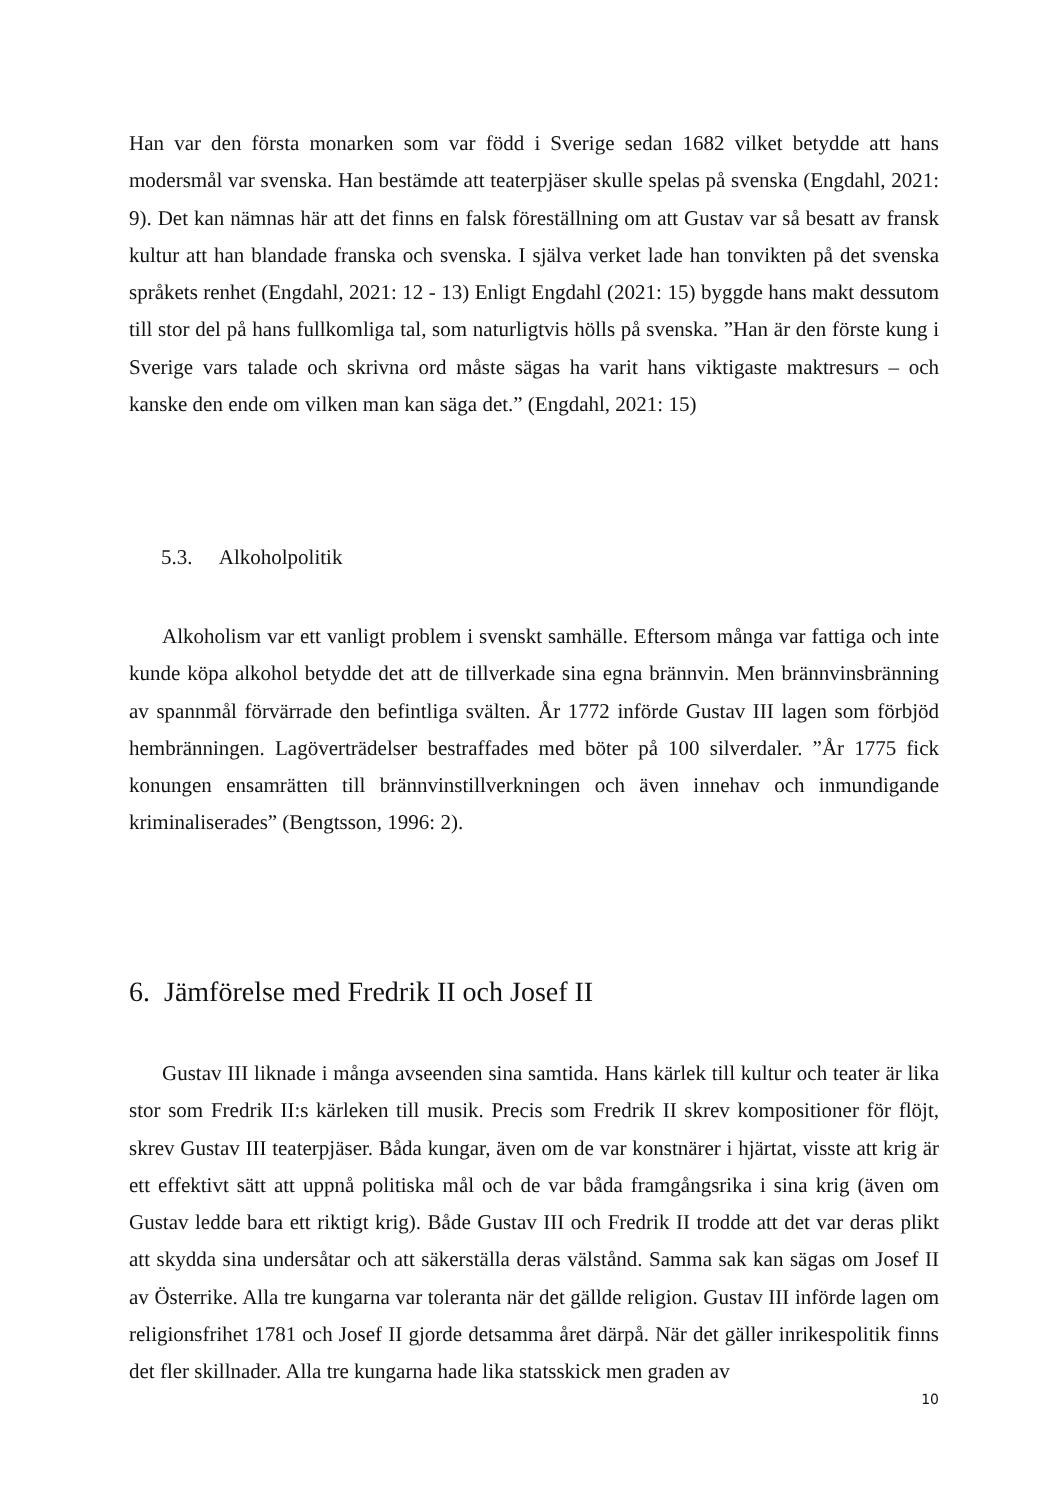Han var den första monarken som var född i Sverige sedan 1682 vilket betydde att hans modersmål var svenska. Han bestämde att teaterpjäser skulle spelas på svenska (Engdahl, 2021: 9). Det kan nämnas här att det finns en falsk föreställning om att Gustav var så besatt av fransk kultur att han blandade franska och svenska. I själva verket lade han tonvikten på det svenska språkets renhet (Engdahl, 2021: 12 - 13) Enligt Engdahl (2021: 15) byggde hans makt dessutom till stor del på hans fullkomliga tal, som naturligtvis hölls på svenska. ”Han är den förste kung i Sverige vars talade och skrivna ord måste sägas ha varit hans viktigaste maktresurs – och kanske den ende om vilken man kan säga det.” (Engdahl, 2021: 15)
5.3. Alkoholpolitik
Alkoholism var ett vanligt problem i svenskt samhälle. Eftersom många var fattiga och inte kunde köpa alkohol betydde det att de tillverkade sina egna brännvin. Men brännvinsbränning av spannmål förvärrade den befintliga svälten. År 1772 införde Gustav III lagen som förbjöd hembränningen. Lagöverträdelser bestraffades med böter på 100 silverdaler. ”År 1775 fick konungen ensamrätten till brännvinstillverkningen och även innehav och inmundigande kriminaliserades” (Bengtsson, 1996: 2).
6. Jämförelse med Fredrik II och Josef II
Gustav III liknade i många avseenden sina samtida. Hans kärlek till kultur och teater är lika stor som Fredrik II:s kärleken till musik. Precis som Fredrik II skrev kompositioner för flöjt, skrev Gustav III teaterpjäser. Båda kungar, även om de var konstnärer i hjärtat, visste att krig är ett effektivt sätt att uppnå politiska mål och de var båda framgångsrika i sina krig (även om Gustav ledde bara ett riktigt krig). Både Gustav III och Fredrik II trodde att det var deras plikt att skydda sina undersåtar och att säkerställa deras välstånd. Samma sak kan sägas om Josef II av Österrike. Alla tre kungarna var toleranta när det gällde religion. Gustav III införde lagen om religionsfrihet 1781 och Josef II gjorde detsamma året därpå. När det gäller inrikespolitik finns det fler skillnader. Alla tre kungarna hade lika statsskick men graden av
10